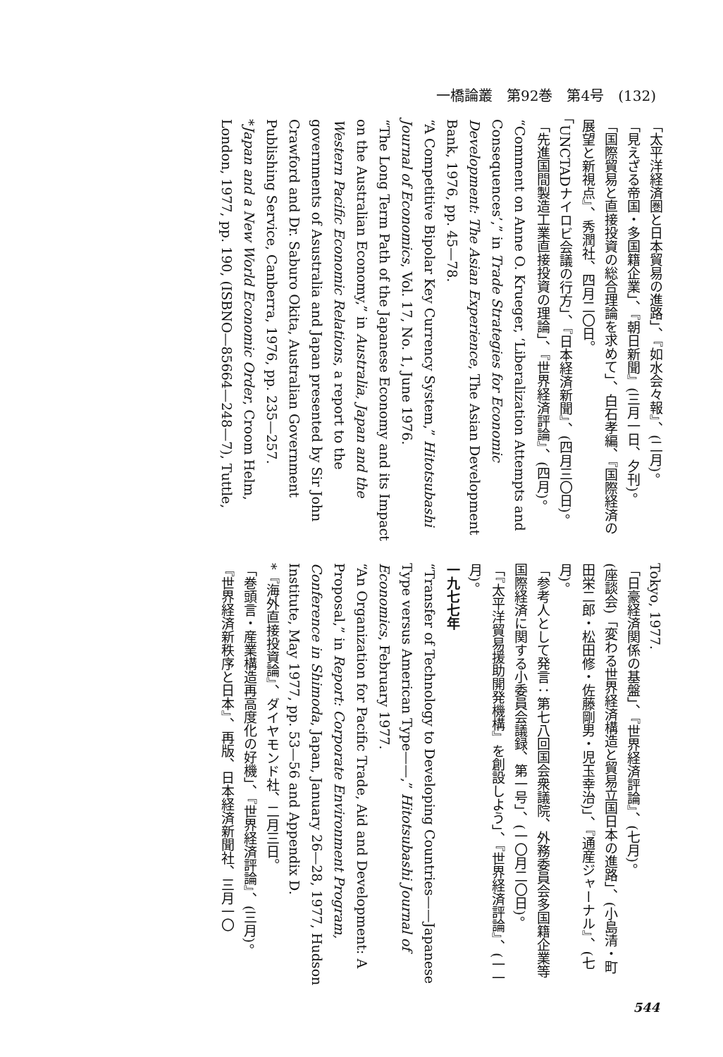一橋論叢　第92巻　第4号　(132)
「太平洋経済圏と日本貿易の進路」、『如水会々報』、(二月)。
「見えざる帝国・多国籍企業」、『朝日新聞』(三月一日、夕刊)。
「国際貿易と直接投資の総合理論を求めて」、白石孝編、『国際経済の展望と新視点』、秀潤社、四月二〇日。
「UNCTADナイロビ会議の行方」、『日本経済新聞』、(四月三〇日)。
「先進国間製造工業直接投資の理論」、『世界経済評論』、(四月)。
“Comment on Anne O. Krueger, ‘Liberalization Attempts and Consequences’,” in Trade Strategies for Economic Development: The Asian Experience, The Asian Development Bank, 1976, pp. 45—78.
“A Competitive Bipolar Key Currency System,” Hitotsubashi Journal of Economics, Vol. 17, No. 1, June 1976.
“The Long Term Path of the Japanese Economy and its Impact on the Australian Economy,” in Australia, Japan and the Western Pacific Economic Relations, a report to the governments of Asustralia and Japan presented by Sir John Crawford and Dr. Saburo Okita, Australian Government Publishing Service, Canberra, 1976, pp. 235—257.
*Japan and a New World Economic Order, Croom Helm, London, 1977, pp. 190, (ISBNO—85664—248—7), Tuttle,
Tokyo, 1977.
「日豪経済関係の基盤」、『世界経済評論』、(七月)。
(座談会)「変わる世界経済構造と貿易立国日本の進路」、(小島清・町田栄二郎・松田修・佐藤剛男・児玉幸治)」、『通産ジャーナル』、(七月)。
「参考人として発言：第七八回国会衆議院、外務委員会多国籍企業等国際経済に関する小委員会議録、第一号」、(一〇月二〇日)。
「『太平洋貿易援助開発機構』を創設しよう」、『世界経済評論』、(一一月)。
一九七七年
“Transfer of Technology to Developing Countries——Japanese Type versus American Type——,” Hitotsubashi Journal of Economics, February 1977.
“An Organization for Pacific Trade, Aid and Development: A Proposal,” in Report: Corporate Environment Program, Conference in Shimoda, Japan, January 26—28, 1977, Hudson Institute, May 1977, pp. 53—56 and Appendix D.
*『海外直接投資論』、ダイヤモンド社、二月三日。
「巻頭言・産業構造再高度化の好機」、『世界経済評論』、(三月)。
『世界経済新秩序と日本』、再版、日本経済新聞社、三月一〇
544